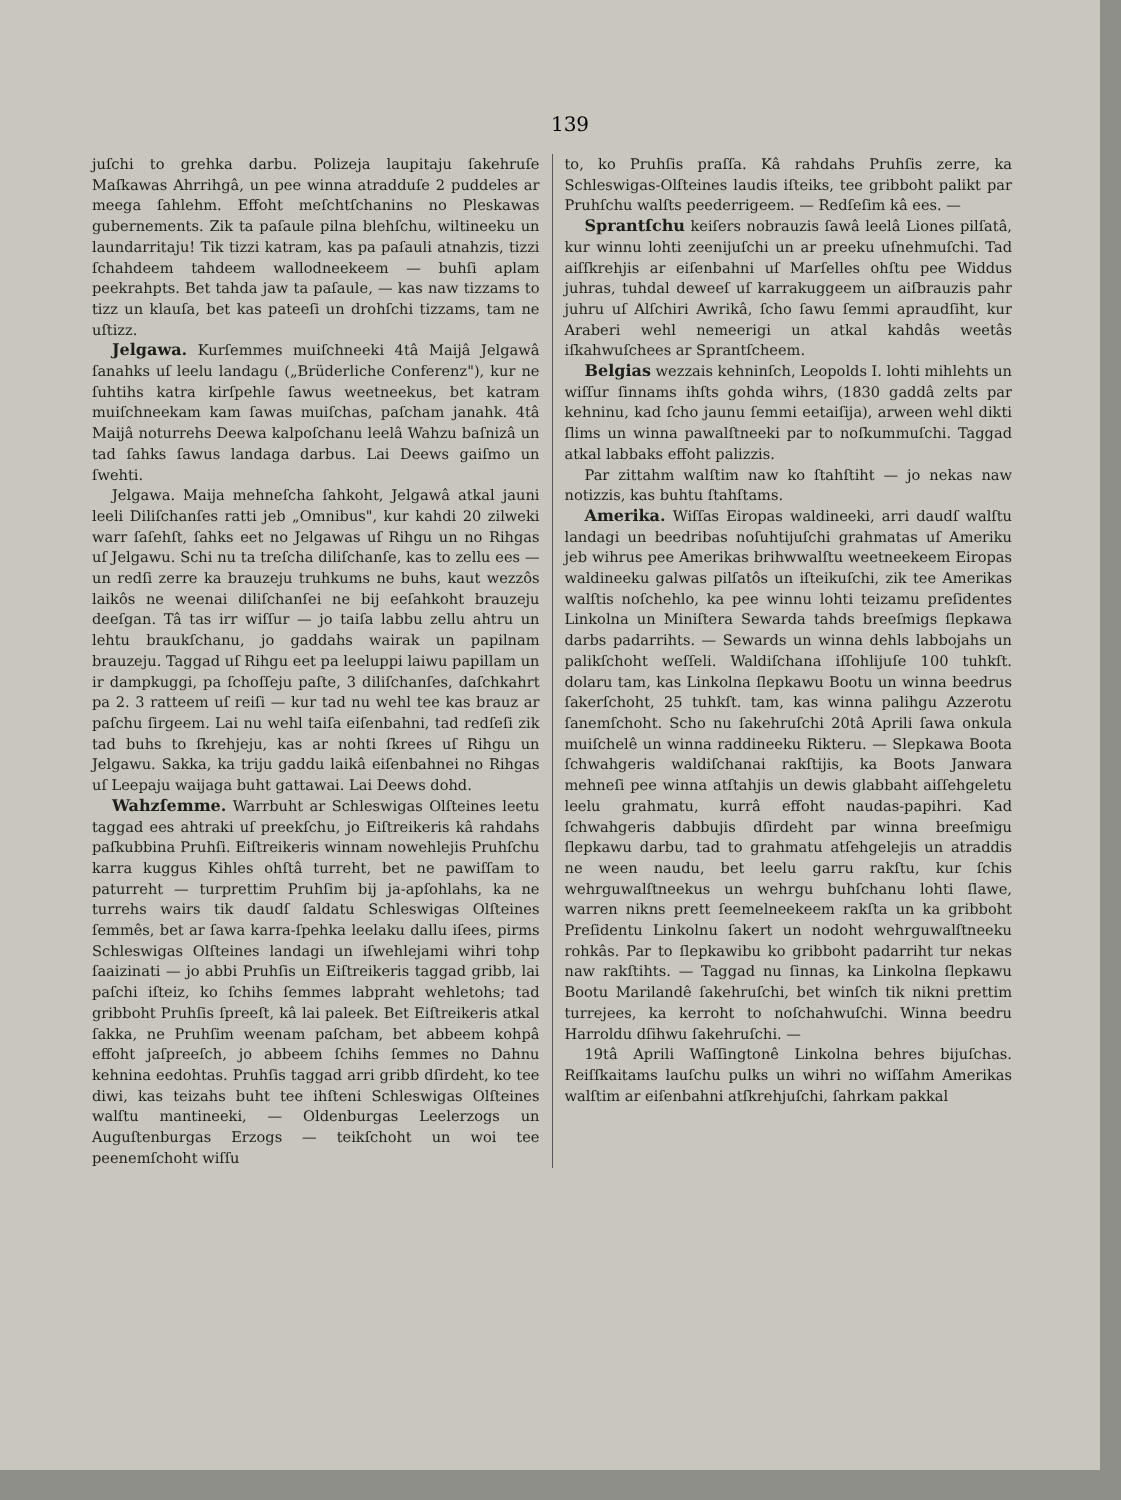139
juſchi to grehka darbu. Polizeja laupitaju ſakehruſe Maſkawas Ahrrihgâ, un pee winna atradduſe 2 puddeles ar meega ſahlehm. Effoht meſchtſchanins no Pleskawas gubernements. Zik ta paſaule pilna blehſchu, wiltineeku un laundarritaju! Tik tizzi katram, kas pa paſauli atnahzis, tizzi ſchahdeem tahdeem wallodneekeem — buhſi aplam peekrahpts. Bet tahda jaw ta paſaule, — kas naw tizzams to tizz un klauſa, bet kas pateeſi un drohſchi tizzams, tam ne uſtizz.
Jelgawa. Kurſemmes muiſchneeki 4tâ Maijâ Jelgawâ ſanahks uſ leelu landagu („Brüderliche Conferenz"), kur ne ſuhtihs katra kirſpehle ſawus weetneekus, bet katram muiſchneekam kam ſawas muiſchas, paſcham janahk. 4tâ Maijâ noturrehs Deewa kalpoſchanu leelâ Wahzu baſnizâ un tad ſahks ſawus landaga darbus. Lai Deews gaiſmo un ſwehti.
Jelgawa. Maija mehneſcha ſahkoht, Jelgawâ atkal jauni leeli Diliſchanſes ratti jeb „Omnibus", kur kahdi 20 zilweki warr ſaſehſt, ſahks eet no Jelgawas uſ Rihgu un no Rihgas uſ Jelgawu. Schi nu ta treſcha diliſchanſe, kas to zellu ees — un redſi zerre ka brauzeju truhkums ne buhs, kaut wezzôs laikôs ne weenai diliſchanſei ne bij eeſahkoht brauzeju deeſgan. Tâ tas irr wiſſur — jo taiſa labbu zellu ahtru un lehtu braukſchanu, jo gaddahs wairak un papilnam brauzeju. Taggad uſ Rihgu eet pa leeluppi laiwu papillam un ir dampkuggi, pa ſchoſſeju paſte, 3 diliſchanſes, daſchkahrt pa 2. 3 ratteem uſ reiſi — kur tad nu wehl tee kas brauz ar paſchu ſirgeem. Lai nu wehl taiſa eiſenbahni, tad redſeſi zik tad buhs to ſkrehjeju, kas ar nohti ſkrees uſ Rihgu un Jelgawu. Sakka, ka triju gaddu laikâ eiſenbahnei no Rihgas uſ Leepaju waijaga buht gattawai. Lai Deews dohd.
Wahzſemme. Warrbuht ar Schleswigas Olſteines leetu taggad ees ahtraki uſ preekſchu, jo Eiſtreikeris kâ rahdahs paſkubbina Pruhſi. Eiſtreikeris winnam nowehlejis Pruhſchu karra kuggus Kihles ohſtâ turreht, bet ne pawiſſam to paturreht — turprettim Pruhſim bij ja-apſohlahs, ka ne turrehs wairs tik daudſ ſaldatu Schleswigas Olſteines ſemmês, bet ar ſawa karra-ſpehka leelaku dallu iſees, pirms Schleswigas Olſteines landagi un iſwehlejami wihri tohp ſaaizinati — jo abbi Pruhſis un Eiſtreikeris taggad gribb, lai paſchi iſteiz, ko ſchihs ſemmes labpraht wehletohs; tad gribboht Pruhſis ſpreeſt, kâ lai paleek. Bet Eiſtreikeris atkal ſakka, ne Pruhſim weenam paſcham, bet abbeem kohpâ effoht jaſpreeſch, jo abbeem ſchihs ſemmes no Dahnu kehnina eedohtas. Pruhſis taggad arri gribb dſirdeht, ko tee diwi, kas teizahs buht tee ihſteni Schleswigas Olſteines walſtu mantineeki, — Oldenburgas Leelerzogs un Auguſtenburgas Erzogs — teikſchoht un woi tee peenemſchoht wiſſu
to, ko Pruhſis praſſa. Kâ rahdahs Pruhſis zerre, ka Schleswigas-Olſteines laudis iſteiks, tee gribboht palikt par Pruhſchu walſts peederrigeem. — Redſeſim kâ ees. —
Sprantſchu keiſers nobrauzis ſawâ leelâ Liones pilſatâ, kur winnu lohti zeenijuſchi un ar preeku uſnehmuſchi. Tad aiſſkrehjis ar eiſenbahni uſ Marſelles ohſtu pee Widdus juhras, tuhdal deweeſ uſ karrakuggeem un aiſbrauzis pahr juhru uſ Alſchiri Awrikâ, ſcho ſawu ſemmi apraudſiht, kur Araberi wehl nemeerigi un atkal kahdâs weetâs iſkahwuſchees ar Sprantſcheem.
Belgias wezzais kehninſch, Leopolds I. lohti mihlehts un wiſſur ſinnams ihſts gohda wihrs, (1830 gaddâ zelts par kehninu, kad ſcho jaunu ſemmi eetaiſija), arween wehl dikti ſlims un winna pawalſtneeki par to noſkummuſchi. Taggad atkal labbaks effoht palizzis.
Par zittahm walſtim naw ko ſtahſtiht — jo nekas naw notizzis, kas buhtu ſtahſtams.
Amerika. Wiſſas Eiropas waldineeki, arri daudſ walſtu landagi un beedribas noſuhtijuſchi grahmatas uſ Ameriku jeb wihrus pee Amerikas brihwwalſtu weetneekeem Eiropas waldineeku galwas pilſatôs un iſteikuſchi, zik tee Amerikas walſtis noſchehlo, ka pee winnu lohti teizamu preſidentes Linkolna un Miniſtera Sewarda tahds breeſmigs ſlepkawa darbs padarrihts. — Sewards un winna dehls labbojahs un palikſchoht weſſeli. Waldiſchana iſſohlijuſe 100 tuhkſt. dolaru tam, kas Linkolna ſlepkawu Bootu un winna beedrus ſakerſchoht, 25 tuhkſt. tam, kas winna palihgu Azzerotu ſanemſchoht. Scho nu ſakehruſchi 20tâ Aprili ſawa onkula muiſchelê un winna raddineeku Rikteru. — Slepkawa Boota ſchwahgeris waldiſchanai rakſtijis, ka Boots Janwara mehneſi pee winna atſtahjis un dewis glabbaht aiſſehgeletu leelu grahmatu, kurrâ effoht naudas-papihri. Kad ſchwahgeris dabbujis dſirdeht par winna breeſmigu ſlepkawu darbu, tad to grahmatu atſehgelejis un atraddis ne ween naudu, bet leelu garru rakſtu, kur ſchis wehrguwalſtneekus un wehrgu buhſchanu lohti ſlawe, warren nikns prett ſeemelneekeem rakſta un ka gribboht Preſidentu Linkolnu ſakert un nodoht wehrguwalſtneeku rohkâs. Par to ſlepkawibu ko gribboht padarriht tur nekas naw rakſtihts. — Taggad nu ſinnas, ka Linkolna ſlepkawu Bootu Marilandê ſakehruſchi, bet winſch tik nikni prettim turrejees, ka kerroht to noſchahwuſchi. Winna beedru Harroldu dſihwu ſakehruſchi. —
19tâ Aprili Waſſingtonê Linkolna behres bijuſchas. Reiſſkaitams lauſchu pulks un wihri no wiſſahm Amerikas walſtim ar eiſenbahni atſkrehjuſchi, ſahrkam pakkal